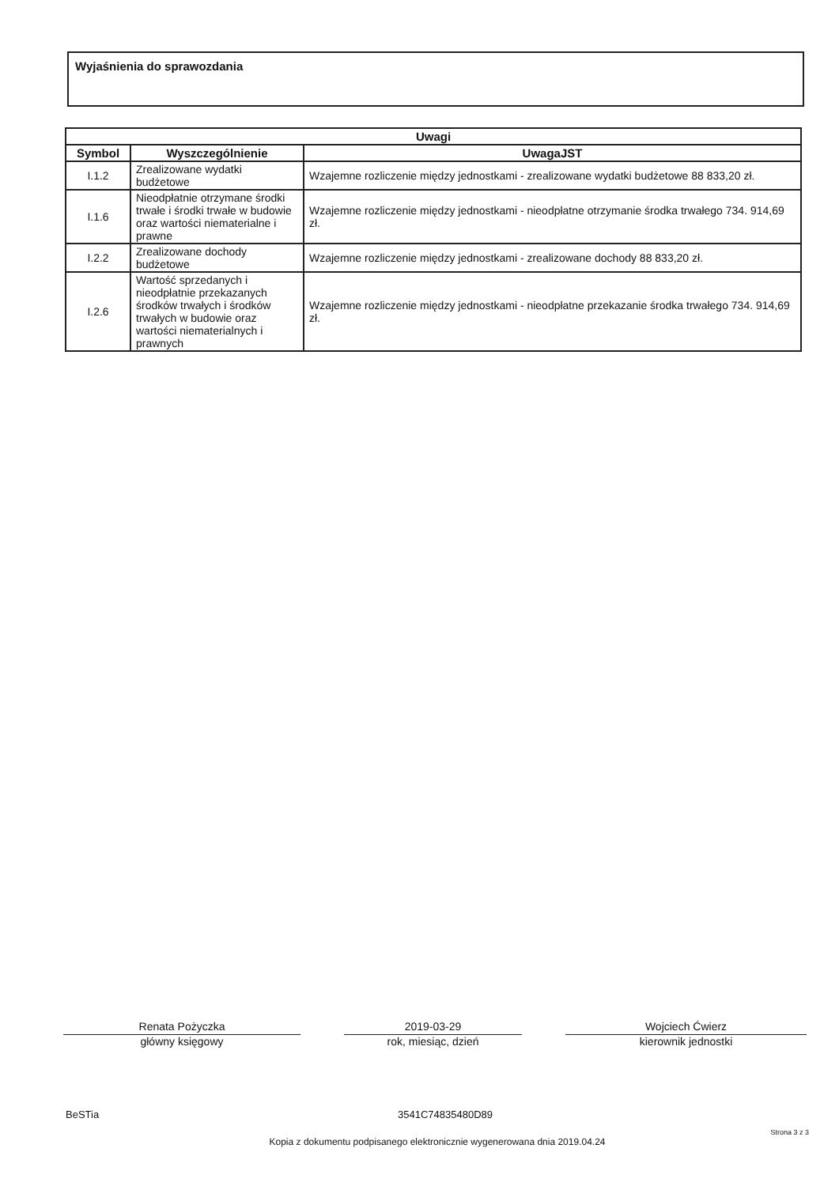Wyjaśnienia do sprawozdania
| Uwagi | | |
| --- | --- | --- |
| Symbol | Wyszczególnienie | UwagaJST |
| I.1.2 | Zrealizowane wydatki budżetowe | Wzajemne rozliczenie między jednostkami - zrealizowane wydatki budżetowe 88 833,20 zł. |
| I.1.6 | Nieodpłatnie otrzymane środki trwałe i środki trwałe w budowie oraz wartości niematerialne i prawne | Wzajemne rozliczenie między jednostkami - nieodpłatne otrzymanie środka trwałego 734. 914,69 zł. |
| I.2.2 | Zrealizowane dochody budżetowe | Wzajemne rozliczenie między jednostkami - zrealizowane dochody 88 833,20 zł. |
| I.2.6 | Wartość sprzedanych i nieodpłatnie przekazanych środków trwałych i środków trwałych w budowie oraz wartości niematerialnych i prawnych | Wzajemne rozliczenie między jednostkami - nieodpłatne przekazanie środka trwałego 734. 914,69 zł. |
Renata Pożyczka
główny księgowy
2019-03-29
rok, miesiąc, dzień
Wojciech Ćwierz
kierownik jednostki
BeSTia 3541C74835480D89
Strona 3 z 3
Kopia z dokumentu podpisanego elektronicznie wygenerowana dnia 2019.04.24